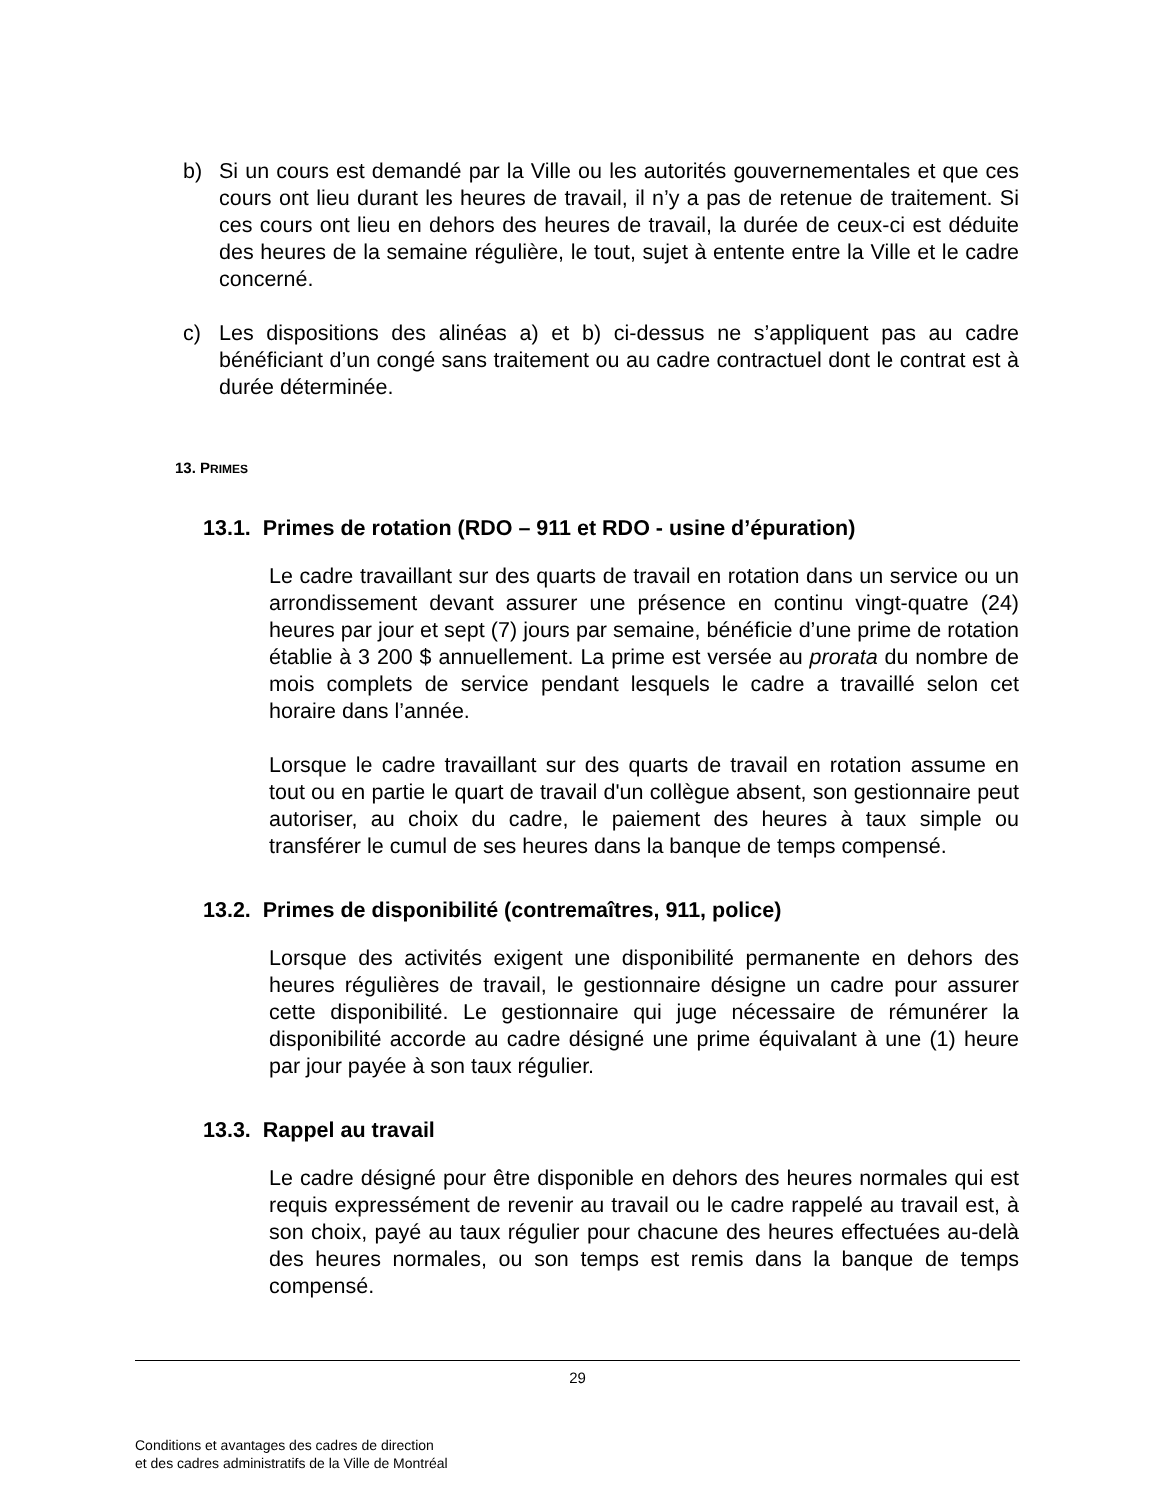b) Si un cours est demandé par la Ville ou les autorités gouvernementales et que ces cours ont lieu durant les heures de travail, il n’y a pas de retenue de traitement. Si ces cours ont lieu en dehors des heures de travail, la durée de ceux-ci est déduite des heures de la semaine régulière, le tout, sujet à entente entre la Ville et le cadre concerné.
c) Les dispositions des alinéas a) et b) ci-dessus ne s’appliquent pas au cadre bénéficiant d’un congé sans traitement ou au cadre contractuel dont le contrat est à durée déterminée.
13. PRIMES
13.1. Primes de rotation (RDO – 911 et RDO - usine d’épuration)
Le cadre travaillant sur des quarts de travail en rotation dans un service ou un arrondissement devant assurer une présence en continu vingt-quatre (24) heures par jour et sept (7) jours par semaine, bénéficie d’une prime de rotation établie à 3 200 $ annuellement. La prime est versée au prorata du nombre de mois complets de service pendant lesquels le cadre a travaillé selon cet horaire dans l’année.
Lorsque le cadre travaillant sur des quarts de travail en rotation assume en tout ou en partie le quart de travail d'un collègue absent, son gestionnaire peut autoriser, au choix du cadre, le paiement des heures à taux simple ou transférer le cumul de ses heures dans la banque de temps compensé.
13.2. Primes de disponibilité (contremaîtres, 911, police)
Lorsque des activités exigent une disponibilité permanente en dehors des heures régulières de travail, le gestionnaire désigne un cadre pour assurer cette disponibilité. Le gestionnaire qui juge nécessaire de rémunérer la disponibilité accorde au cadre désigné une prime équivalant à une (1) heure par jour payée à son taux régulier.
13.3. Rappel au travail
Le cadre désigné pour être disponible en dehors des heures normales qui est requis expressément de revenir au travail ou le cadre rappelé au travail est, à son choix, payé au taux régulier pour chacune des heures effectuées au-delà des heures normales, ou son temps est remis dans la banque de temps compensé.
29
Conditions et avantages des cadres de direction
et des cadres administratifs de la Ville de Montréal